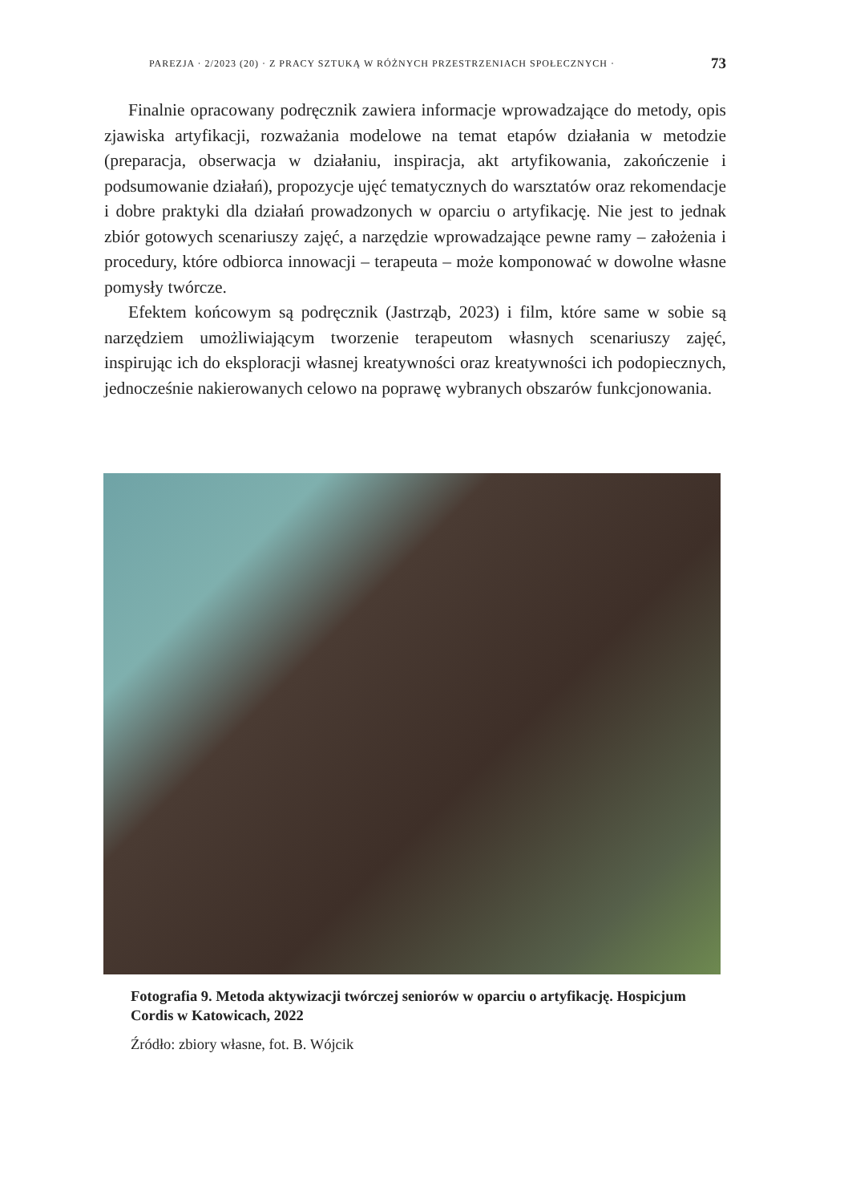PAREZJA · 2/2023 (20) · Z PRACY SZTUKĄ W RÓŻNYCH PRZESTRZENIACH SPOŁECZNYCH · 73
Finalnie opracowany podręcznik zawiera informacje wprowadzające do metody, opis zjawiska artyfikacji, rozważania modelowe na temat etapów działania w metodzie (preparacja, obserwacja w działaniu, inspiracja, akt artyfikowania, zakończenie i podsumowanie działań), propozycje ujęć tematycznych do warsztatów oraz rekomendacje i dobre praktyki dla działań prowadzonych w oparciu o artyfikację. Nie jest to jednak zbiór gotowych scenariuszy zajęć, a narzędzie wprowadzające pewne ramy – założenia i procedury, które odbiorca innowacji – terapeuta – może komponować w dowolne własne pomysły twórcze.
Efektem końcowym są podręcznik (Jastrząb, 2023) i film, które same w sobie są narzędziem umożliwiającym tworzenie terapeutom własnych scenariuszy zajęć, inspirując ich do eksploracji własnej kreatywności oraz kreatywności ich podopiecznych, jednocześnie nakierowanych celowo na poprawę wybranych obszarów funkcjonowania.
Fotografia 9. Metoda aktywizacji twórczej seniorów w oparciu o artyfikację. Hospicjum Cordis w Katowicach, 2022
Źródło: zbiory własne, fot. B. Wójcik